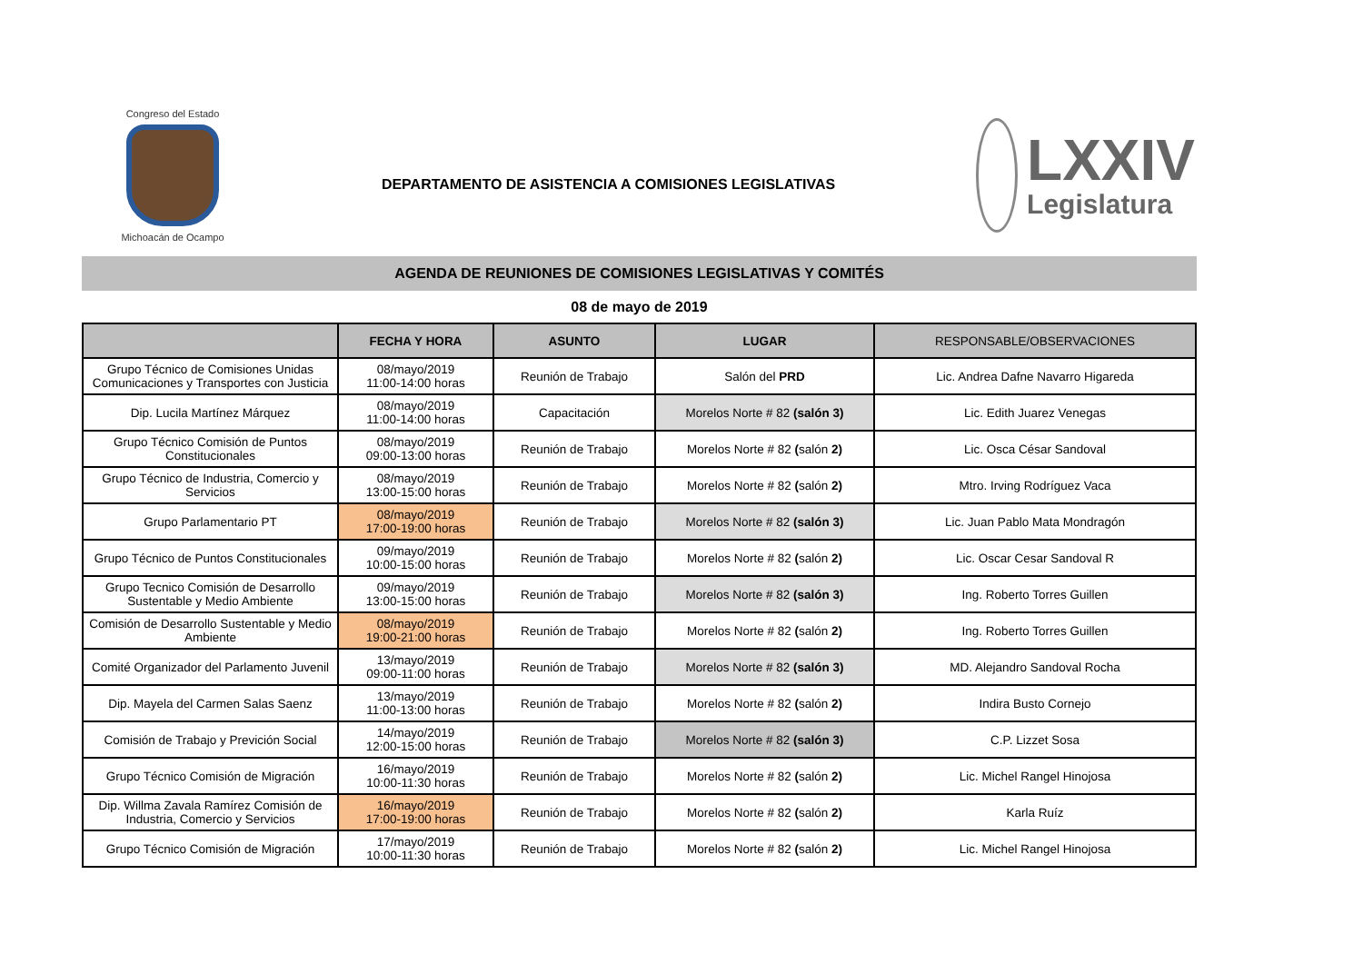Congreso del Estado
Michoacán de Ocampo
DEPARTAMENTO DE ASISTENCIA A COMISIONES LEGISLATIVAS
LXXIV
Legislatura
AGENDA DE REUNIONES DE COMISIONES LEGISLATIVAS Y COMITÉS
08 de mayo de 2019
| | FECHA Y HORA | ASUNTO | LUGAR | RESPONSABLE/OBSERVACIONES |
| --- | --- | --- | --- | --- |
| Grupo Técnico de Comisiones Unidas Comunicaciones y Transportes con Justicia | 08/mayo/2019 11:00-14:00 horas | Reunión de Trabajo | Salón del PRD | Lic. Andrea Dafne Navarro Higareda |
| Dip. Lucila Martínez Márquez | 08/mayo/2019 11:00-14:00 horas | Capacitación | Morelos Norte # 82 (salón 3) | Lic. Edith Juarez Venegas |
| Grupo Técnico Comisión de Puntos Constitucionales | 08/mayo/2019 09:00-13:00 horas | Reunión de Trabajo | Morelos Norte # 82 ( salón 2) | Lic. Osca César Sandoval |
| Grupo Técnico de Industria, Comercio y Servicios | 08/mayo/2019 13:00-15:00 horas | Reunión de Trabajo | Morelos Norte # 82 ( salón 2) | Mtro. Irving Rodríguez Vaca |
| Grupo Parlamentario PT | 08/mayo/2019 17:00-19:00 horas | Reunión de Trabajo | Morelos Norte # 82 (salón 3) | Lic. Juan Pablo Mata Mondragón |
| Grupo Técnico de Puntos Constitucionales | 09/mayo/2019 10:00-15:00 horas | Reunión de Trabajo | Morelos Norte # 82 ( salón 2) | Lic. Oscar Cesar Sandoval R |
| Grupo Tecnico Comisión de Desarrollo Sustentable y Medio Ambiente | 09/mayo/2019 13:00-15:00 horas | Reunión de Trabajo | Morelos Norte # 82 (salón 3) | Ing. Roberto Torres Guillen |
| Comisión de Desarrollo Sustentable y Medio Ambiente | 08/mayo/2019 19:00-21:00 horas | Reunión de Trabajo | Morelos Norte # 82 ( salón 2) | Ing. Roberto Torres Guillen |
| Comité Organizador del Parlamento Juvenil | 13/mayo/2019 09:00-11:00 horas | Reunión de Trabajo | Morelos Norte # 82 (salón 3) | MD. Alejandro Sandoval Rocha |
| Dip. Mayela del Carmen Salas Saenz | 13/mayo/2019 11:00-13:00 horas | Reunión de Trabajo | Morelos Norte # 82 ( salón 2) | Indira Busto Cornejo |
| Comisión de Trabajo y Previción Social | 14/mayo/2019 12:00-15:00 horas | Reunión de Trabajo | Morelos Norte # 82 (salón 3) | C.P. Lizzet Sosa |
| Grupo Técnico Comisión de Migración | 16/mayo/2019 10:00-11:30 horas | Reunión de Trabajo | Morelos Norte # 82 ( salón 2) | Lic. Michel Rangel Hinojosa |
| Dip. Willma Zavala Ramírez Comisión de Industria, Comercio y Servicios | 16/mayo/2019 17:00-19:00 horas | Reunión de Trabajo | Morelos Norte # 82 ( salón 2) | Karla Ruíz |
| Grupo Técnico Comisión de Migración | 17/mayo/2019 10:00-11:30 horas | Reunión de Trabajo | Morelos Norte # 82 ( salón 2) | Lic. Michel Rangel Hinojosa |